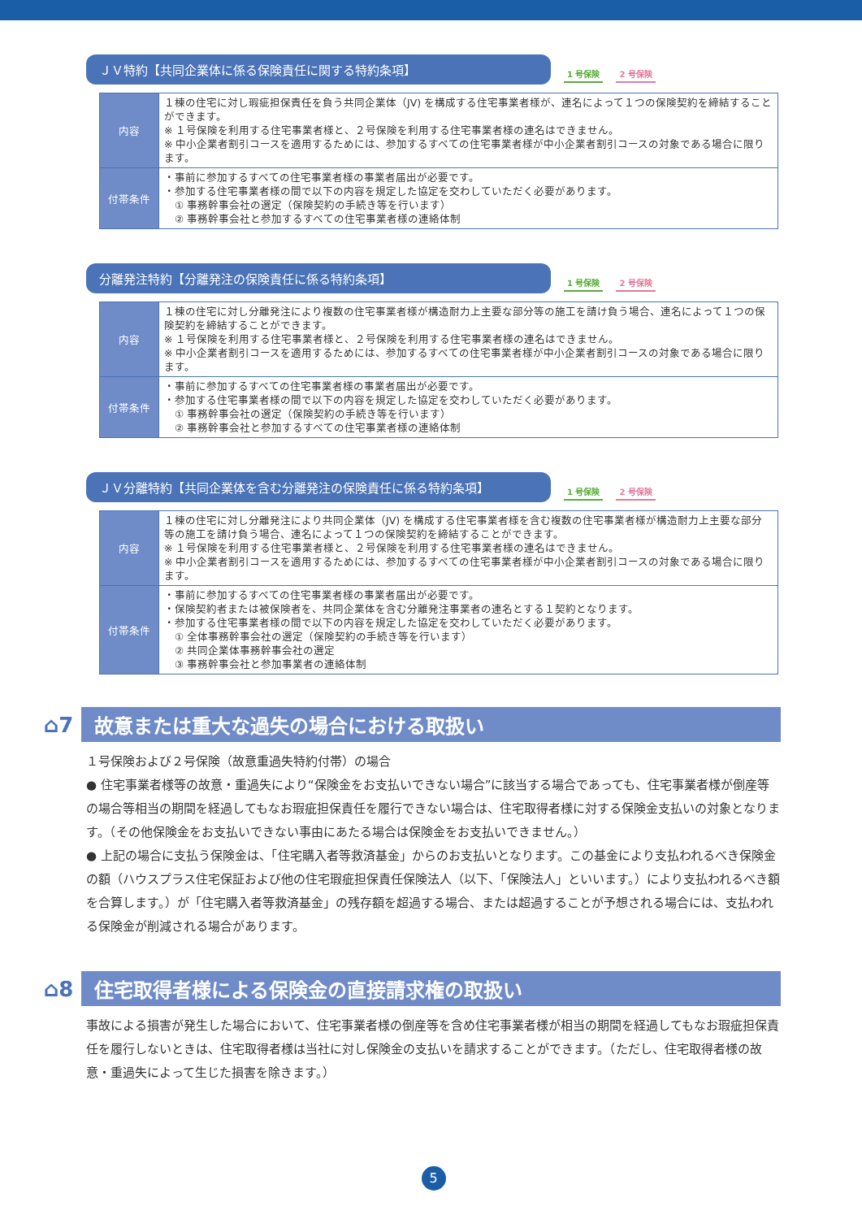ＪＶ特約【共同企業体に係る保険責任に関する特約条項】
1 号保険 2 号保険
| 内容 | １棟の住宅に対し瑕疵担保責任を負う共同企業体（JV) を構成する住宅事業者様が、連名によって１つの保険契約を締結することができます。 ※ １号保険を利用する住宅事業者様と、２号保険を利用する住宅事業者様の連名はできません。 ※ 中小企業者割引コースを適用するためには、参加するすべての住宅事業者様が中小企業者割引コースの対象である場合に限ります。 |
| 付帯条件 | ・事前に参加するすべての住宅事業者様の事業者届出が必要です。 ・参加する住宅事業者様の間で以下の内容を規定した協定を交わしていただく必要があります。 ① 事務幹事会社の選定（保険契約の手続き等を行います） ② 事務幹事会社と参加するすべての住宅事業者様の連絡体制 |
分離発注特約【分離発注の保険責任に係る特約条項】
1 号保険 2 号保険
| 内容 | １棟の住宅に対し分離発注により複数の住宅事業者様が構造耐力上主要な部分等の施工を請け負う場合、連名によって１つの保険契約を締結することができます。 ※ １号保険を利用する住宅事業者様と、２号保険を利用する住宅事業者様の連名はできません。 ※ 中小企業者割引コースを適用するためには、参加するすべての住宅事業者様が中小企業者割引コースの対象である場合に限ります。 |
| 付帯条件 | ・事前に参加するすべての住宅事業者様の事業者届出が必要です。 ・参加する住宅事業者様の間で以下の内容を規定した協定を交わしていただく必要があります。 ① 事務幹事会社の選定（保険契約の手続き等を行います） ② 事務幹事会社と参加するすべての住宅事業者様の連絡体制 |
ＪＶ分離特約【共同企業体を含む分離発注の保険責任に係る特約条項】
1 号保険 2 号保険
| 内容 | １棟の住宅に対し分離発注により共同企業体（JV) を構成する住宅事業者様を含む複数の住宅事業者様が構造耐力上主要な部分等の施工を請け負う場合、連名によって１つの保険契約を締結することができます。 ※ １号保険を利用する住宅事業者様と、２号保険を利用する住宅事業者様の連名はできません。 ※ 中小企業者割引コースを適用するためには、参加するすべての住宅事業者様が中小企業者割引コースの対象である場合に限ります。 |
| 付帯条件 | ・事前に参加するすべての住宅事業者様の事業者届出が必要です。 ・保険契約者または被保険者を、共同企業体を含む分離発注事業者の連名とする１契約となります。 ・参加する住宅事業者様の間で以下の内容を規定した協定を交わしていただく必要があります。 ① 全体事務幹事会社の選定（保険契約の手続き等を行います） ② 共同企業体事務幹事会社の選定 ③ 事務幹事会社と参加事業者の連絡体制 |
⌂7
故意または重大な過失の場合における取扱い
１号保険および２号保険（故意重過失特約付帯）の場合
● 住宅事業者様等の故意・重過失により“保険金をお支払いできない場合”に該当する場合であっても、住宅事業者様が倒産等の場合等相当の期間を経過してもなお瑕疵担保責任を履行できない場合は、住宅取得者様に対する保険金支払いの対象となります。（その他保険金をお支払いできない事由にあたる場合は保険金をお支払いできません。）
● 上記の場合に支払う保険金は、「住宅購入者等救済基金」からのお支払いとなります。この基金により支払われるべき保険金の額（ハウスプラス住宅保証および他の住宅瑕疵担保責任保険法人（以下、「保険法人」といいます。）により支払われるべき額を合算します。）が「住宅購入者等救済基金」の残存額を超過する場合、または超過することが予想される場合には、支払われる保険金が削減される場合があります。
⌂8
住宅取得者様による保険金の直接請求権の取扱い
事故による損害が発生した場合において、住宅事業者様の倒産等を含め住宅事業者様が相当の期間を経過してもなお瑕疵担保責任を履行しないときは、住宅取得者様は当社に対し保険金の支払いを請求することができます。（ただし、住宅取得者様の故意・重過失によって生じた損害を除きます。）
5